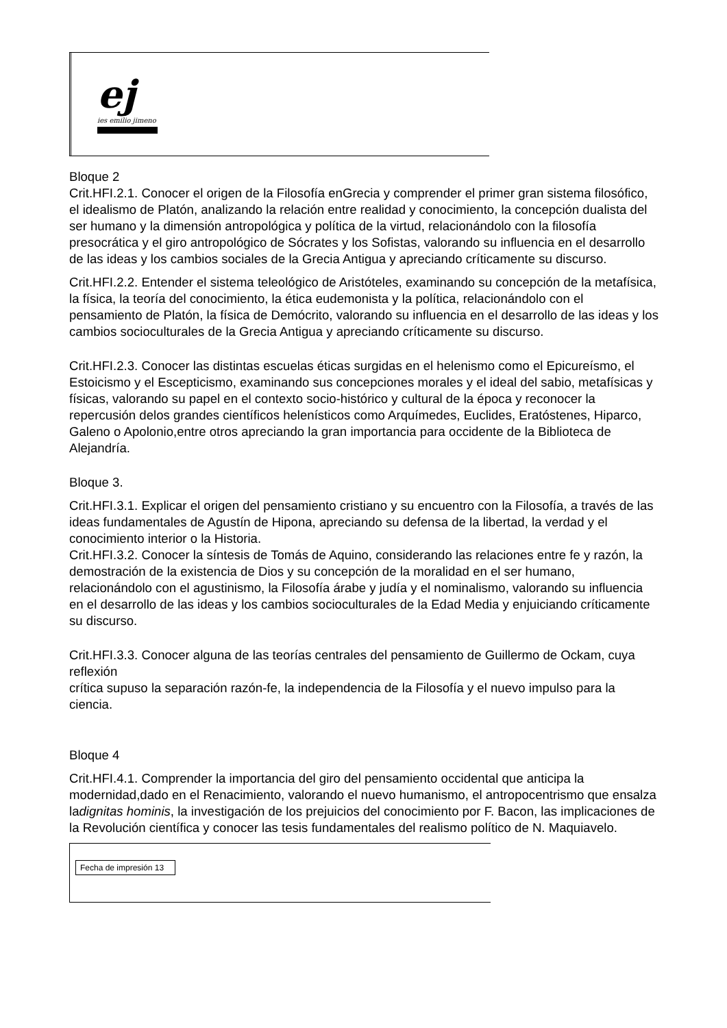ej
ies emilio jimeno
Bloque 2
Crit.HFI.2.1. Conocer el origen de la Filosofía enGrecia y comprender el primer gran sistema filosófico, el idealismo de Platón, analizando la relación entre realidad y conocimiento, la concepción dualista del ser humano y la dimensión antropológica y política de la virtud, relacionándolo con la filosofía presocrática y el giro antropológico de Sócrates y los Sofistas, valorando su influencia en el desarrollo de las ideas y los cambios sociales de la Grecia Antigua y apreciando críticamente su discurso.
Crit.HFI.2.2. Entender el sistema teleológico de Aristóteles, examinando su concepción de la metafísica, la física, la teoría del conocimiento, la ética eudemonista y la política, relacionándolo con el pensamiento de Platón, la física de Demócrito, valorando su influencia en el desarrollo de las ideas y los cambios socioculturales de la Grecia Antigua y apreciando críticamente su discurso.
Crit.HFI.2.3. Conocer las distintas escuelas éticas surgidas en el helenismo como el Epicureísmo, el Estoicismo y el Escepticismo, examinando sus concepciones morales y el ideal del sabio, metafísicas y físicas, valorando su papel en el contexto socio-histórico y cultural de la época y reconocer la repercusión delos grandes científicos helenísticos como Arquímedes, Euclides, Eratóstenes, Hiparco, Galeno o Apolonio,entre otros apreciando la gran importancia para occidente de la Biblioteca de Alejandría.
Bloque 3.
Crit.HFI.3.1. Explicar el origen del pensamiento cristiano y su encuentro con la Filosofía, a través de las ideas fundamentales de Agustín de Hipona, apreciando su defensa de la libertad, la verdad y el conocimiento interior o la Historia.
Crit.HFI.3.2. Conocer la síntesis de Tomás de Aquino, considerando las relaciones entre fe y razón, la demostración de la existencia de Dios y su concepción de la moralidad en el ser humano, relacionándolo con el agustinismo, la Filosofía árabe y judía y el nominalismo, valorando su influencia en el desarrollo de las ideas y los cambios socioculturales de la Edad Media y enjuiciando críticamente su discurso.
Crit.HFI.3.3. Conocer alguna de las teorías centrales del pensamiento de Guillermo de Ockam, cuya reflexión
crítica supuso la separación razón-fe, la independencia de la Filosofía y el nuevo impulso para la ciencia.
Bloque 4
Crit.HFI.4.1. Comprender la importancia del giro del pensamiento occidental que anticipa la modernidad,dado en el Renacimiento, valorando el nuevo humanismo, el antropocentrismo que ensalza ladignitas hominis, la investigación de los prejuicios del conocimiento por F. Bacon, las implicaciones de la Revolución científica y conocer las tesis fundamentales del realismo político de N. Maquiavelo.
Fecha de impresión 13